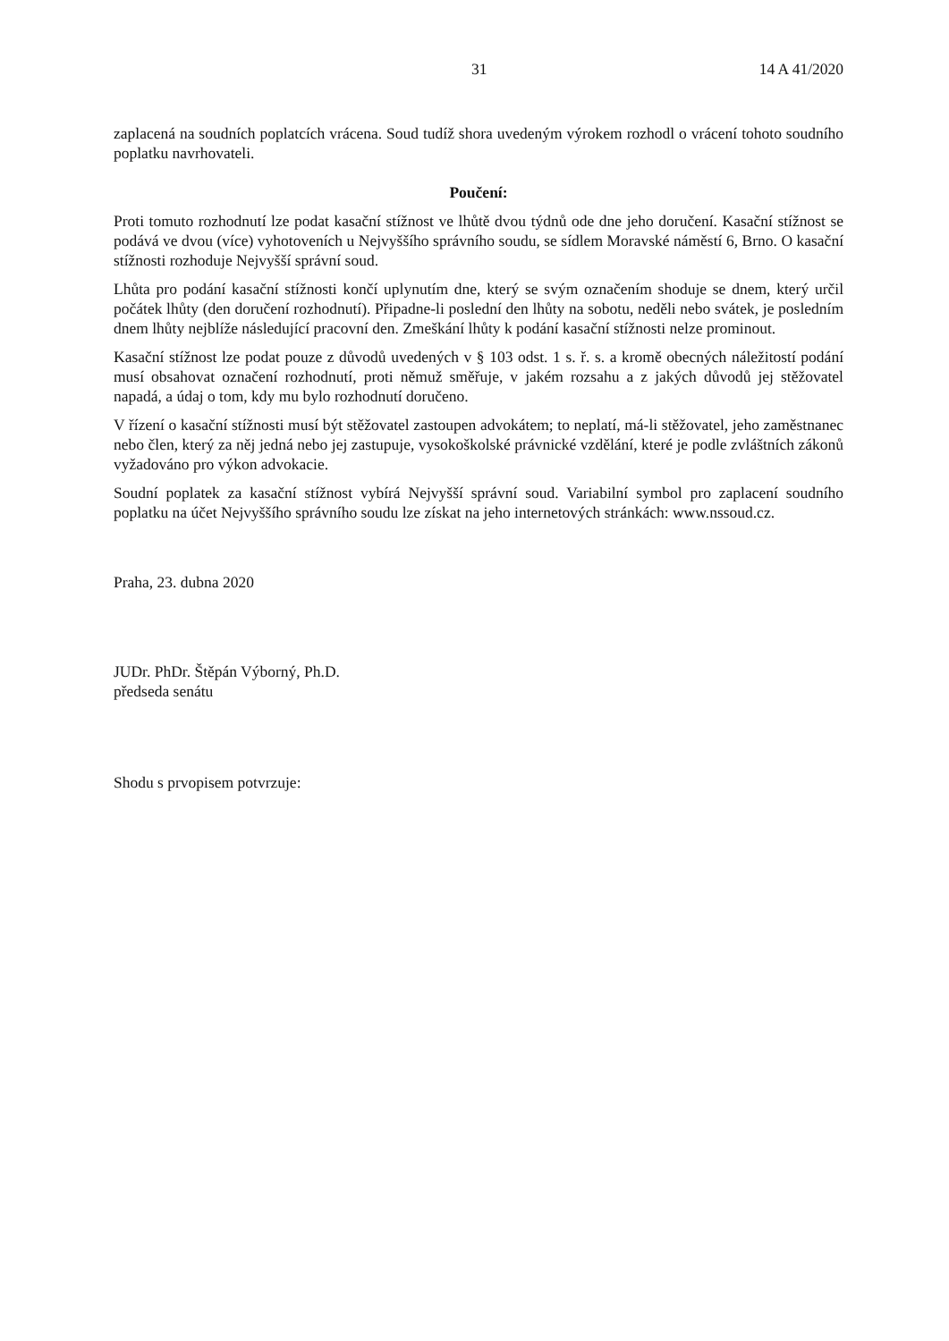31 14 A 41/2020
zaplacená na soudních poplatcích vrácena. Soud tudíž shora uvedeným výrokem rozhodl o vrácení tohoto soudního poplatku navrhovateli.
Poučení:
Proti tomuto rozhodnutí lze podat kasační stížnost ve lhůtě dvou týdnů ode dne jeho doručení. Kasační stížnost se podává ve dvou (více) vyhotoveních u Nejvyššího správního soudu, se sídlem Moravské náměstí 6, Brno. O kasační stížnosti rozhoduje Nejvyšší správní soud.
Lhůta pro podání kasační stížnosti končí uplynutím dne, který se svým označením shoduje se dnem, který určil počátek lhůty (den doručení rozhodnutí). Připadne-li poslední den lhůty na sobotu, neděli nebo svátek, je posledním dnem lhůty nejblíže následující pracovní den. Zmeškání lhůty k podání kasační stížnosti nelze prominout.
Kasační stížnost lze podat pouze z důvodů uvedených v § 103 odst. 1 s. ř. s. a kromě obecných náležitostí podání musí obsahovat označení rozhodnutí, proti němuž směřuje, v jakém rozsahu a z jakých důvodů jej stěžovatel napadá, a údaj o tom, kdy mu bylo rozhodnutí doručeno.
V řízení o kasační stížnosti musí být stěžovatel zastoupen advokátem; to neplatí, má-li stěžovatel, jeho zaměstnanec nebo člen, který za něj jedná nebo jej zastupuje, vysokoškolské právnické vzdělání, které je podle zvláštních zákonů vyžadováno pro výkon advokacie.
Soudní poplatek za kasační stížnost vybírá Nejvyšší správní soud. Variabilní symbol pro zaplacení soudního poplatku na účet Nejvyššího správního soudu lze získat na jeho internetových stránkách: www.nssoud.cz.
Praha, 23. dubna 2020
JUDr. PhDr. Štěpán Výborný, Ph.D.
předseda senátu
Shodu s prvopisem potvrzuje: